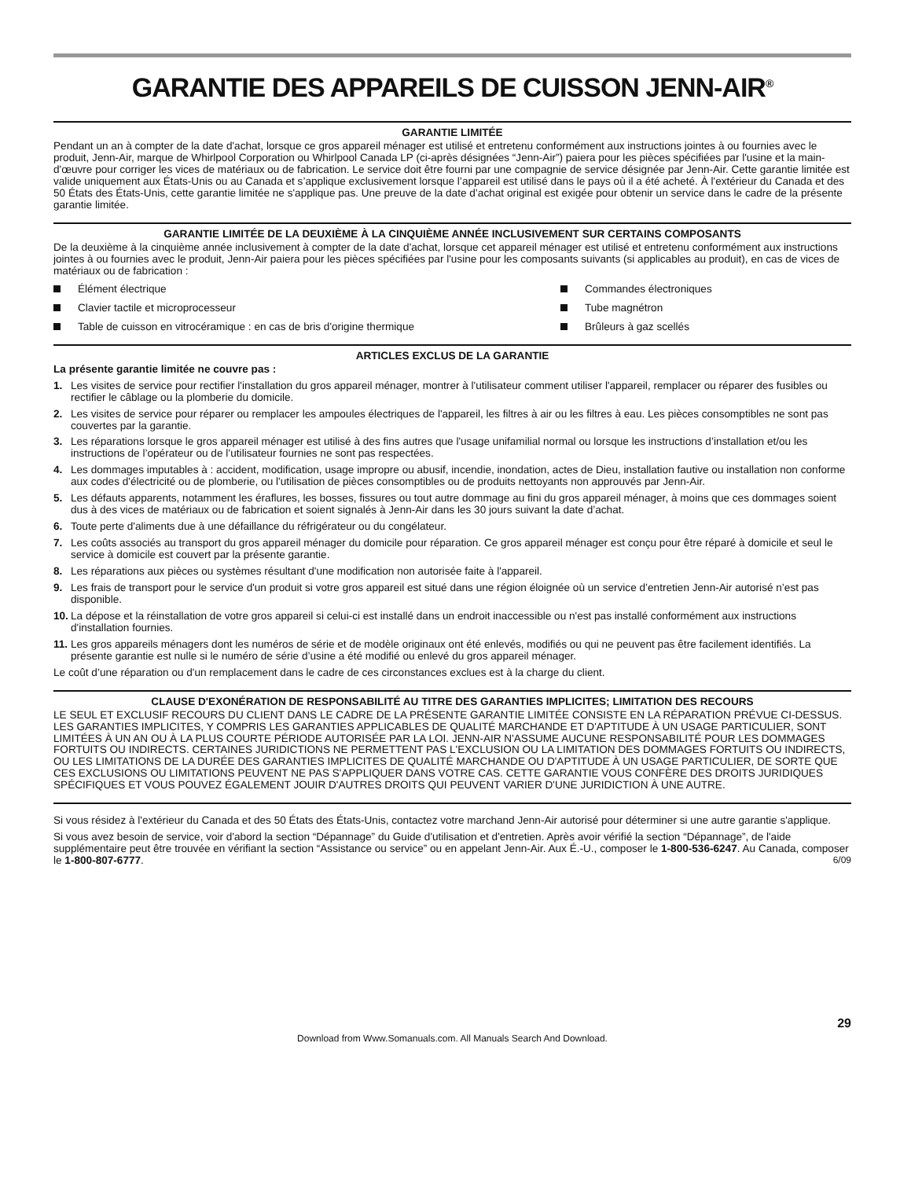GARANTIE DES APPAREILS DE CUISSON JENN-AIR<sup>®</sup>
GARANTIE LIMITÉE
Pendant un an à compter de la date d'achat, lorsque ce gros appareil ménager est utilisé et entretenu conformément aux instructions jointes à ou fournies avec le produit, Jenn-Air, marque de Whirlpool Corporation ou Whirlpool Canada LP (ci-après désignées “Jenn-Air”) paiera pour les pièces spécifiées par l'usine et la main-d'œuvre pour corriger les vices de matériaux ou de fabrication. Le service doit être fourni par une compagnie de service désignée par Jenn-Air. Cette garantie limitée est valide uniquement aux États-Unis ou au Canada et s’applique exclusivement lorsque l’appareil est utilisé dans le pays où il a été acheté. À l'extérieur du Canada et des 50 États des États-Unis, cette garantie limitée ne s'applique pas. Une preuve de la date d’achat original est exigée pour obtenir un service dans le cadre de la présente garantie limitée.
GARANTIE LIMITÉE DE LA DEUXIÈME À LA CINQUIÈME ANNÉE INCLUSIVEMENT SUR CERTAINS COMPOSANTS
De la deuxième à la cinquième année inclusivement à compter de la date d'achat, lorsque cet appareil ménager est utilisé et entretenu conformément aux instructions jointes à ou fournies avec le produit, Jenn-Air paiera pour les pièces spécifiées par l'usine pour les composants suivants (si applicables au produit), en cas de vices de matériaux ou de fabrication :
Élément électrique
Commandes électroniques
Clavier tactile et microprocesseur
Tube magnétron
Table de cuisson en vitrocéramique : en cas de bris d'origine thermique
Brûleurs à gaz scellés
ARTICLES EXCLUS DE LA GARANTIE
La présente garantie limitée ne couvre pas :
1. Les visites de service pour rectifier l'installation du gros appareil ménager, montrer à l'utilisateur comment utiliser l'appareil, remplacer ou réparer des fusibles ou rectifier le câblage ou la plomberie du domicile.
2. Les visites de service pour réparer ou remplacer les ampoules électriques de l'appareil, les filtres à air ou les filtres à eau. Les pièces consomptibles ne sont pas couvertes par la garantie.
3. Les réparations lorsque le gros appareil ménager est utilisé à des fins autres que l'usage unifamilial normal ou lorsque les instructions d’installation et/ou les instructions de l’opérateur ou de l’utilisateur fournies ne sont pas respectées.
4. Les dommages imputables à : accident, modification, usage impropre ou abusif, incendie, inondation, actes de Dieu, installation fautive ou installation non conforme aux codes d'électricité ou de plomberie, ou l'utilisation de pièces consomptibles ou de produits nettoyants non approuvés par Jenn-Air.
5. Les défauts apparents, notamment les éraflures, les bosses, fissures ou tout autre dommage au fini du gros appareil ménager, à moins que ces dommages soient dus à des vices de matériaux ou de fabrication et soient signalés à Jenn-Air dans les 30 jours suivant la date d’achat.
6. Toute perte d'aliments due à une défaillance du réfrigérateur ou du congélateur.
7. Les coûts associés au transport du gros appareil ménager du domicile pour réparation. Ce gros appareil ménager est conçu pour être réparé à domicile et seul le service à domicile est couvert par la présente garantie.
8. Les réparations aux pièces ou systèmes résultant d'une modification non autorisée faite à l'appareil.
9. Les frais de transport pour le service d'un produit si votre gros appareil est situé dans une région éloignée où un service d’entretien Jenn-Air autorisé n’est pas disponible.
10. La dépose et la réinstallation de votre gros appareil si celui-ci est installé dans un endroit inaccessible ou n'est pas installé conformément aux instructions d'installation fournies.
11. Les gros appareils ménagers dont les numéros de série et de modèle originaux ont été enlevés, modifiés ou qui ne peuvent pas être facilement identifiés. La présente garantie est nulle si le numéro de série d’usine a été modifié ou enlevé du gros appareil ménager.
Le coût d’une réparation ou d'un remplacement dans le cadre de ces circonstances exclues est à la charge du client.
CLAUSE D'EXONÉRATION DE RESPONSABILITÉ AU TITRE DES GARANTIES IMPLICITES; LIMITATION DES RECOURS
LE SEUL ET EXCLUSIF RECOURS DU CLIENT DANS LE CADRE DE LA PRÉSENTE GARANTIE LIMITÉE CONSISTE EN LA RÉPARATION PRÉVUE CI-DESSUS. LES GARANTIES IMPLICITES, Y COMPRIS LES GARANTIES APPLICABLES DE QUALITÉ MARCHANDE ET D'APTITUDE À UN USAGE PARTICULIER, SONT LIMITÉES À UN AN OU À LA PLUS COURTE PÉRIODE AUTORISÉE PAR LA LOI. JENN-AIR N'ASSUME AUCUNE RESPONSABILITÉ POUR LES DOMMAGES FORTUITS OU INDIRECTS. CERTAINES JURIDICTIONS NE PERMETTENT PAS L'EXCLUSION OU LA LIMITATION DES DOMMAGES FORTUITS OU INDIRECTS, OU LES LIMITATIONS DE LA DURÉE DES GARANTIES IMPLICITES DE QUALITÉ MARCHANDE OU D'APTITUDE À UN USAGE PARTICULIER, DE SORTE QUE CES EXCLUSIONS OU LIMITATIONS PEUVENT NE PAS S'APPLIQUER DANS VOTRE CAS. CETTE GARANTIE VOUS CONFÈRE DES DROITS JURIDIQUES SPÉCIFIQUES ET VOUS POUVEZ ÉGALEMENT JOUIR D'AUTRES DROITS QUI PEUVENT VARIER D'UNE JURIDICTION À UNE AUTRE.
Si vous résidez à l'extérieur du Canada et des 50 États des États-Unis, contactez votre marchand Jenn-Air autorisé pour déterminer si une autre garantie s'applique.
Si vous avez besoin de service, voir d'abord la section “Dépannage” du Guide d'utilisation et d'entretien. Après avoir vérifié la section “Dépannage”, de l'aide supplémentaire peut être trouvée en vérifiant la section “Assistance ou service” ou en appelant Jenn-Air. Aux É.-U., composer le 1-800-536-6247. Au Canada, composer le 1-800-807-6777. 6/09
29
Download from Www.Somanuals.com. All Manuals Search And Download.